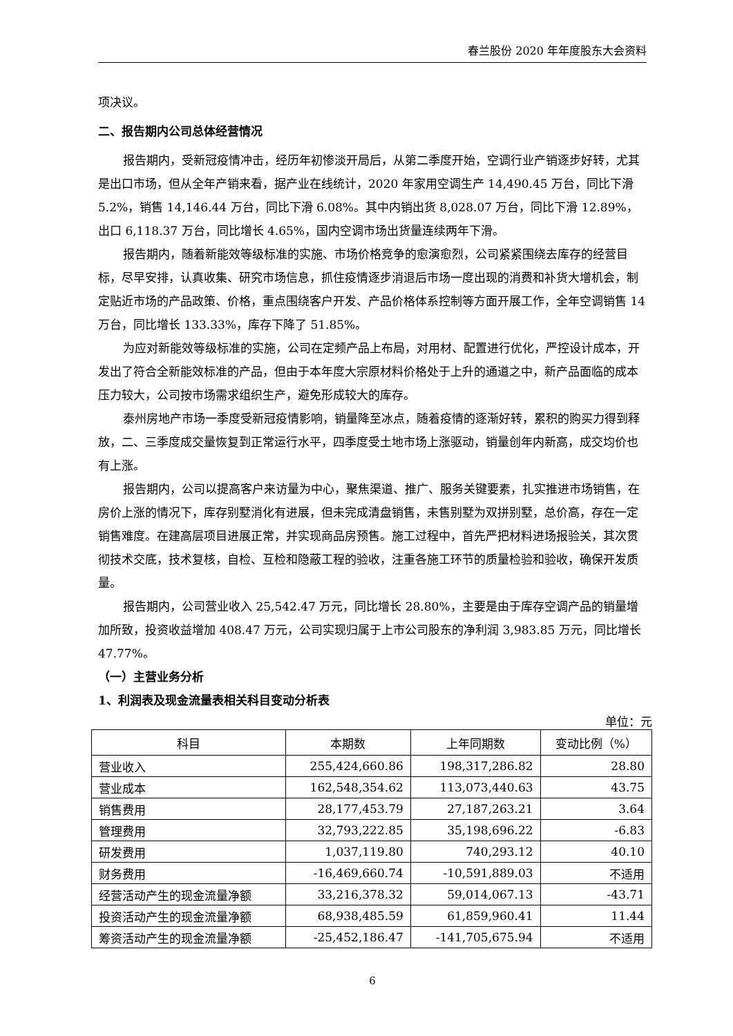春兰股份 2020 年年度股东大会资料
项决议。
二、报告期内公司总体经营情况
报告期内，受新冠疫情冲击，经历年初惨淡开局后，从第二季度开始，空调行业产销逐步好转，尤其是出口市场，但从全年产销来看，据产业在线统计，2020 年家用空调生产 14,490.45 万台，同比下滑 5.2%，销售 14,146.44 万台，同比下滑 6.08%。其中内销出货 8,028.07 万台，同比下滑 12.89%，出口 6,118.37 万台，同比增长 4.65%，国内空调市场出货量连续两年下滑。
报告期内，随着新能效等级标准的实施、市场价格竞争的愈演愈烈，公司紧紧围绕去库存的经营目标，尽早安排，认真收集、研究市场信息，抓住疫情逐步消退后市场一度出现的消费和补货大增机会，制定贴近市场的产品政策、价格，重点围绕客户开发、产品价格体系控制等方面开展工作，全年空调销售 14 万台，同比增长 133.33%，库存下降了 51.85%。
为应对新能效等级标准的实施，公司在定频产品上布局，对用材、配置进行优化，严控设计成本，开发出了符合全新能效标准的产品，但由于本年度大宗原材料价格处于上升的通道之中，新产品面临的成本压力较大，公司按市场需求组织生产，避免形成较大的库存。
泰州房地产市场一季度受新冠疫情影响，销量降至冰点，随着疫情的逐渐好转，累积的购买力得到释放，二、三季度成交量恢复到正常运行水平，四季度受土地市场上涨驱动，销量创年内新高，成交均价也有上涨。
报告期内，公司以提高客户来访量为中心，聚焦渠道、推广、服务关键要素，扎实推进市场销售，在房价上涨的情况下，库存别墅消化有进展，但未完成清盘销售，未售别墅为双拼别墅，总价高，存在一定销售难度。在建高层项目进展正常，并实现商品房预售。施工过程中，首先严把材料进场报验关，其次贯彻技术交底，技术复核，自检、互检和隐蔽工程的验收，注重各施工环节的质量检验和验收，确保开发质量。
报告期内，公司营业收入 25,542.47 万元，同比增长 28.80%，主要是由于库存空调产品的销量增加所致，投资收益增加 408.47 万元，公司实现归属于上市公司股东的净利润 3,983.85 万元，同比增长 47.77%。
（一）主营业务分析
1、利润表及现金流量表相关科目变动分析表
单位：元
| 科目 | 本期数 | 上年同期数 | 变动比例（%） |
| --- | --- | --- | --- |
| 营业收入 | 255,424,660.86 | 198,317,286.82 | 28.80 |
| 营业成本 | 162,548,354.62 | 113,073,440.63 | 43.75 |
| 销售费用 | 28,177,453.79 | 27,187,263.21 | 3.64 |
| 管理费用 | 32,793,222.85 | 35,198,696.22 | -6.83 |
| 研发费用 | 1,037,119.80 | 740,293.12 | 40.10 |
| 财务费用 | -16,469,660.74 | -10,591,889.03 | 不适用 |
| 经营活动产生的现金流量净额 | 33,216,378.32 | 59,014,067.13 | -43.71 |
| 投资活动产生的现金流量净额 | 68,938,485.59 | 61,859,960.41 | 11.44 |
| 筹资活动产生的现金流量净额 | -25,452,186.47 | -141,705,675.94 | 不适用 |
6